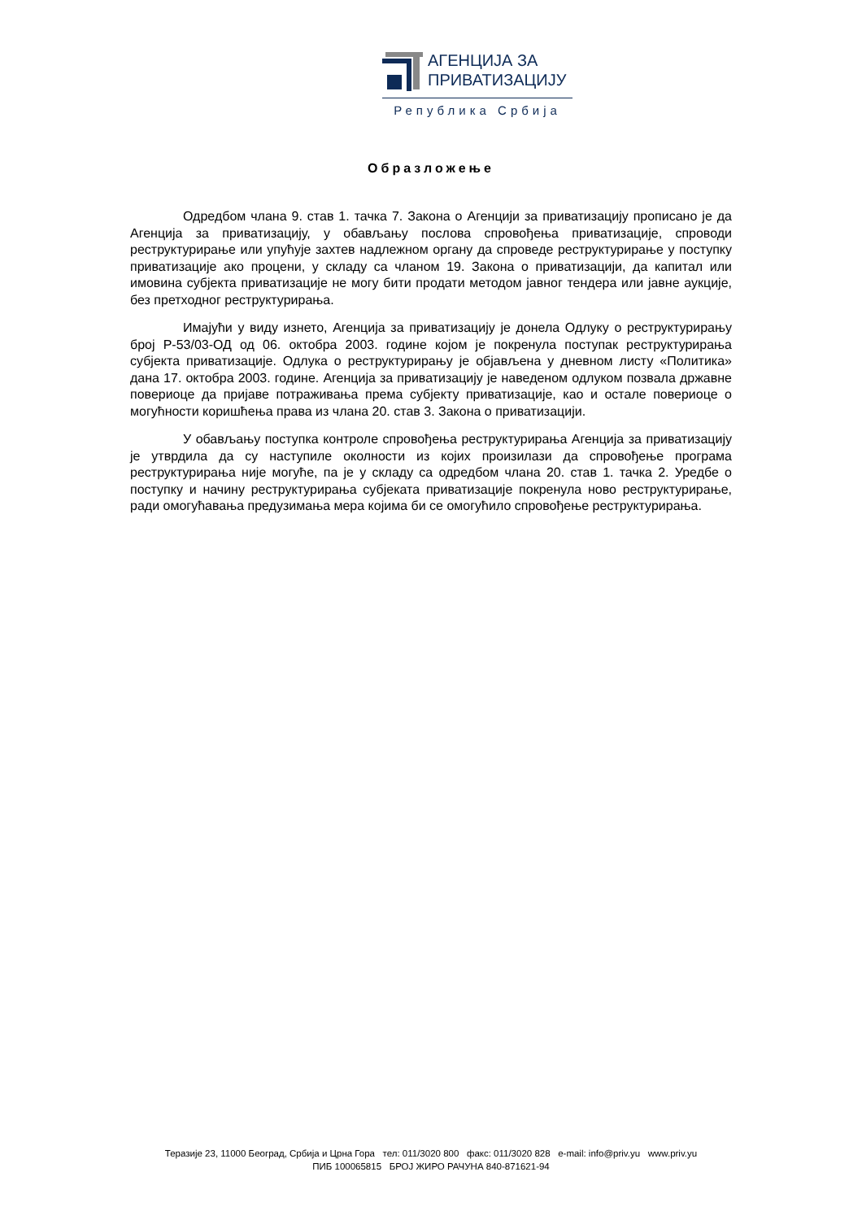АГЕНЦИЈА ЗА
ПРИВАТИЗАЦИЈУ
Република Србија
Образложење
Одредбом члана 9. став 1. тачка 7. Закона о Агенцији за приватизацију прописано је да Агенција за приватизацију, у обављању послова спровођења приватизације, спроводи реструктурирање или упућује захтев надлежном органу да спроведе реструктурирање у поступку приватизације ако процени, у складу са чланом 19. Закона о приватизацији, да капитал или имовина субјекта приватизације не могу бити продати методом јавног тендера или јавне аукције, без претходног реструктурирања.
Имајући у виду изнето, Агенција за приватизацију је донела Одлуку о реструктурирању број Р-53/03-ОД од 06. октобра 2003. године којом је покренула поступак реструктурирања субјекта приватизације. Одлука о реструктурирању је објављена у дневном листу «Политика» дана 17. октобра 2003. године. Агенција за приватизацију је наведеном одлуком позвала државне повериоце да пријаве потраживања према субјекту приватизације, као и остале повериоце о могућности коришћења права из члана 20. став 3. Закона о приватизацији.
У обављању поступка контроле спровођења реструктурирања Агенција за приватизацију је утврдила да су наступиле околности из којих произилази да спровођење програма реструктурирања није могуће, па је у складу са одредбом члана 20. став 1. тачка 2. Уредбе о поступку и начину реструктурирања субјеката приватизације покренула ново реструктурирање, ради омогућавања предузимања мера којима би се омогућило спровођење реструктурирања.
Теразије 23, 11000 Београд, Србија и Црна Гора тел: 011/3020 800 факс: 011/3020 828 e-mail: info@priv.yu www.priv.yu
ПИБ 100065815 БРОЈ ЖИРО РАЧУНА 840-871621-94